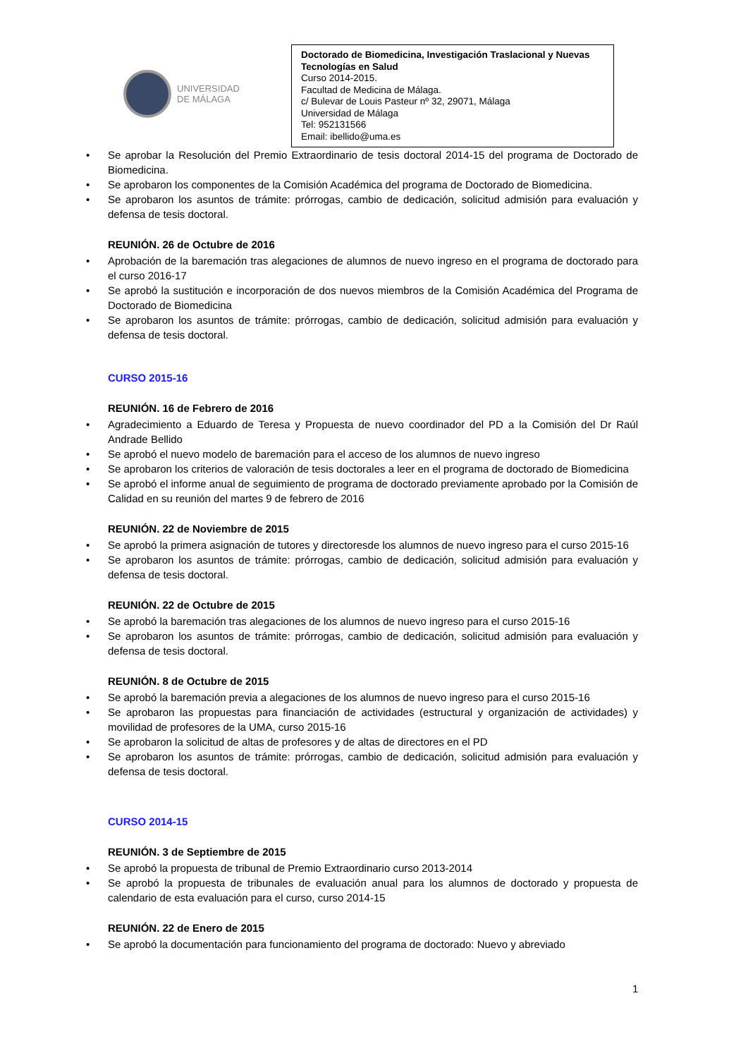UNIVERSIDAD
DE MÁLAGA
Doctorado de Biomedicina, Investigación Traslacional y Nuevas Tecnologías en Salud
Curso 2014-2015.
Facultad de Medicina de Málaga.
c/ Bulevar de Louis Pasteur nº 32, 29071, Málaga
Universidad de Málaga
Tel: 952131566
Email: ibellido@uma.es
• Se aprobar la Resolución del Premio Extraordinario de tesis doctoral 2014-15 del programa de Doctorado de Biomedicina.
• Se aprobaron los componentes de la Comisión Académica del programa de Doctorado de Biomedicina.
• Se aprobaron los asuntos de trámite: prórrogas, cambio de dedicación, solicitud admisión para evaluación y defensa de tesis doctoral.
REUNIÓN. 26 de Octubre de 2016
• Aprobación de la baremación tras alegaciones de alumnos de nuevo ingreso en el programa de doctorado para el curso 2016-17
• Se aprobó la sustitución e incorporación de dos nuevos miembros de la Comisión Académica del Programa de Doctorado de Biomedicina
• Se aprobaron los asuntos de trámite: prórrogas, cambio de dedicación, solicitud admisión para evaluación y defensa de tesis doctoral.
CURSO 2015-16
REUNIÓN. 16 de Febrero de 2016
• Agradecimiento a Eduardo de Teresa y Propuesta de nuevo coordinador del PD a la Comisión del Dr Raúl Andrade Bellido
• Se aprobó el nuevo modelo de baremación para el acceso de los alumnos de nuevo ingreso
• Se aprobaron los criterios de valoración de tesis doctorales a leer en el programa de doctorado de Biomedicina
• Se aprobó el informe anual de seguimiento de programa de doctorado previamente aprobado por la Comisión de Calidad en su reunión del martes 9 de febrero de 2016
REUNIÓN. 22 de Noviembre de 2015
• Se aprobó la primera asignación de tutores y directoresde los alumnos de nuevo ingreso para el curso 2015-16
• Se aprobaron los asuntos de trámite: prórrogas, cambio de dedicación, solicitud admisión para evaluación y defensa de tesis doctoral.
REUNIÓN. 22 de Octubre de 2015
• Se aprobó la baremación tras alegaciones de los alumnos de nuevo ingreso para el curso 2015-16
• Se aprobaron los asuntos de trámite: prórrogas, cambio de dedicación, solicitud admisión para evaluación y defensa de tesis doctoral.
REUNIÓN. 8 de Octubre de 2015
• Se aprobó la baremación previa a alegaciones de los alumnos de nuevo ingreso para el curso 2015-16
• Se aprobaron las propuestas para financiación de actividades (estructural y organización de actividades) y movilidad de profesores de la UMA, curso 2015-16
• Se aprobaron la solicitud de altas de profesores y de altas de directores en el PD
• Se aprobaron los asuntos de trámite: prórrogas, cambio de dedicación, solicitud admisión para evaluación y defensa de tesis doctoral.
CURSO 2014-15
REUNIÓN. 3 de Septiembre de 2015
• Se aprobó la propuesta de tribunal de Premio Extraordinario curso 2013-2014
• Se aprobó la propuesta de tribunales de evaluación anual para los alumnos de doctorado y propuesta de calendario de esta evaluación para el curso, curso 2014-15
REUNIÓN. 22 de Enero de 2015
• Se aprobó la documentación para funcionamiento del programa de doctorado: Nuevo y abreviado
1